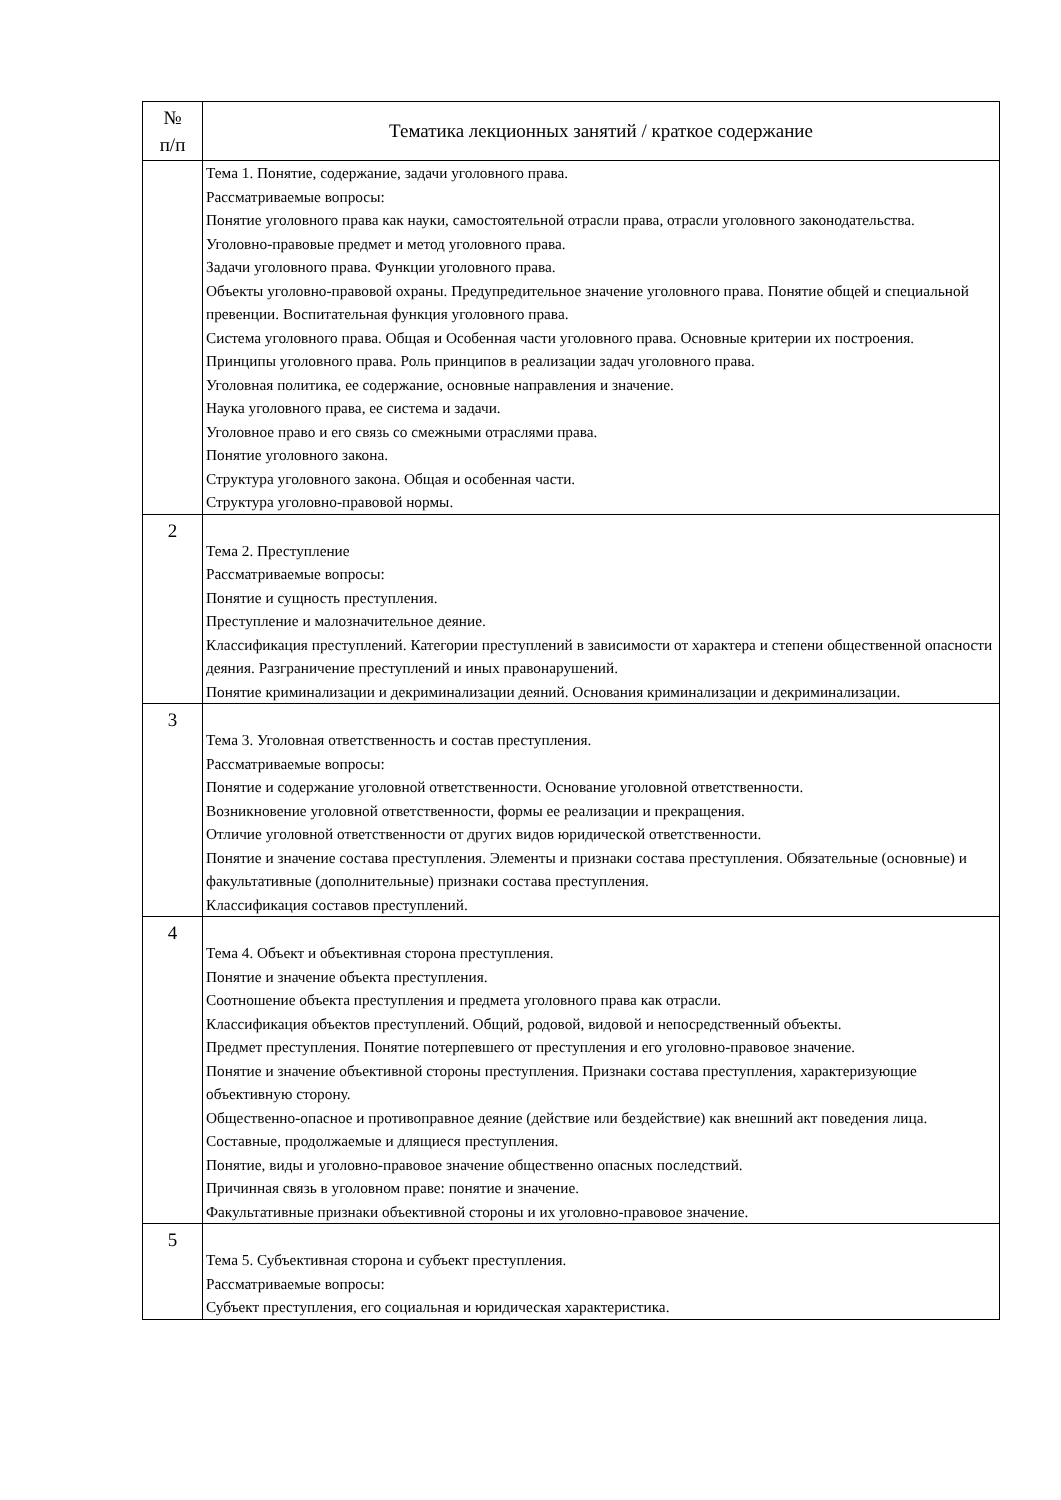| № п/п | Тематика лекционных занятий / краткое содержание |
| --- | --- |
| | Тема 1. Понятие, содержание, задачи уголовного права. Рассматриваемые вопросы: Понятие уголовного права как науки, самостоятельной отрасли права, отрасли уголовного законодательства. Уголовно-правовые предмет и метод уголовного права. Задачи уголовного права. Функции уголовного права. Объекты уголовно-правовой охраны. Предупредительное значение уголовного права. Понятие общей и специальной превенции. Воспитательная функция уголовного права. Система уголовного права. Общая и Особенная части уголовного права. Основные критерии их построения. Принципы уголовного права. Роль принципов в реализации задач уголовного права. Уголовная политика, ее содержание, основные направления и значение. Наука уголовного права, ее система и задачи. Уголовное право и его связь со смежными отраслями права. Понятие уголовного закона. Структура уголовного закона. Общая и особенная части. Структура уголовно-правовой нормы. |
| 2 | Тема 2. Преступление Рассматриваемые вопросы: Понятие и сущность преступления. Преступление и малозначительное деяние. Классификация преступлений. Категории преступлений в зависимости от характера и степени общественной опасности деяния. Разграничение преступлений и иных правонарушений. Понятие криминализации и декриминализации деяний. Основания криминализации и декриминализации. |
| 3 | Тема 3. Уголовная ответственность и состав преступления. Рассматриваемые вопросы: Понятие и содержание уголовной ответственности. Основание уголовной ответственности. Возникновение уголовной ответственности, формы ее реализации и прекращения. Отличие уголовной ответственности от других видов юридической ответственности. Понятие и значение состава преступления. Элементы и признаки состава преступления. Обязательные (основные) и факультативные (дополнительные) признаки состава преступления. Классификация составов преступлений. |
| 4 | Тема 4. Объект и объективная сторона преступления. Понятие и значение объекта преступления. Соотношение объекта преступления и предмета уголовного права как отрасли. Классификация объектов преступлений. Общий, родовой, видовой и непосредственный объекты. Предмет преступления. Понятие потерпевшего от преступления и его уголовно-правовое значение. Понятие и значение объективной стороны преступления. Признаки состава преступления, характеризующие объективную сторону. Общественно-опасное и противоправное деяние (действие или бездействие) как внешний акт поведения лица. Составные, продолжаемые и длящиеся преступления. Понятие, виды и уголовно-правовое значение общественно опасных последствий. Причинная связь в уголовном праве: понятие и значение. Факультативные признаки объективной стороны и их уголовно-правовое значение. |
| 5 | Тема 5. Субъективная сторона и субъект преступления. Рассматриваемые вопросы: Субъект преступления, его социальная и юридическая характеристика. |